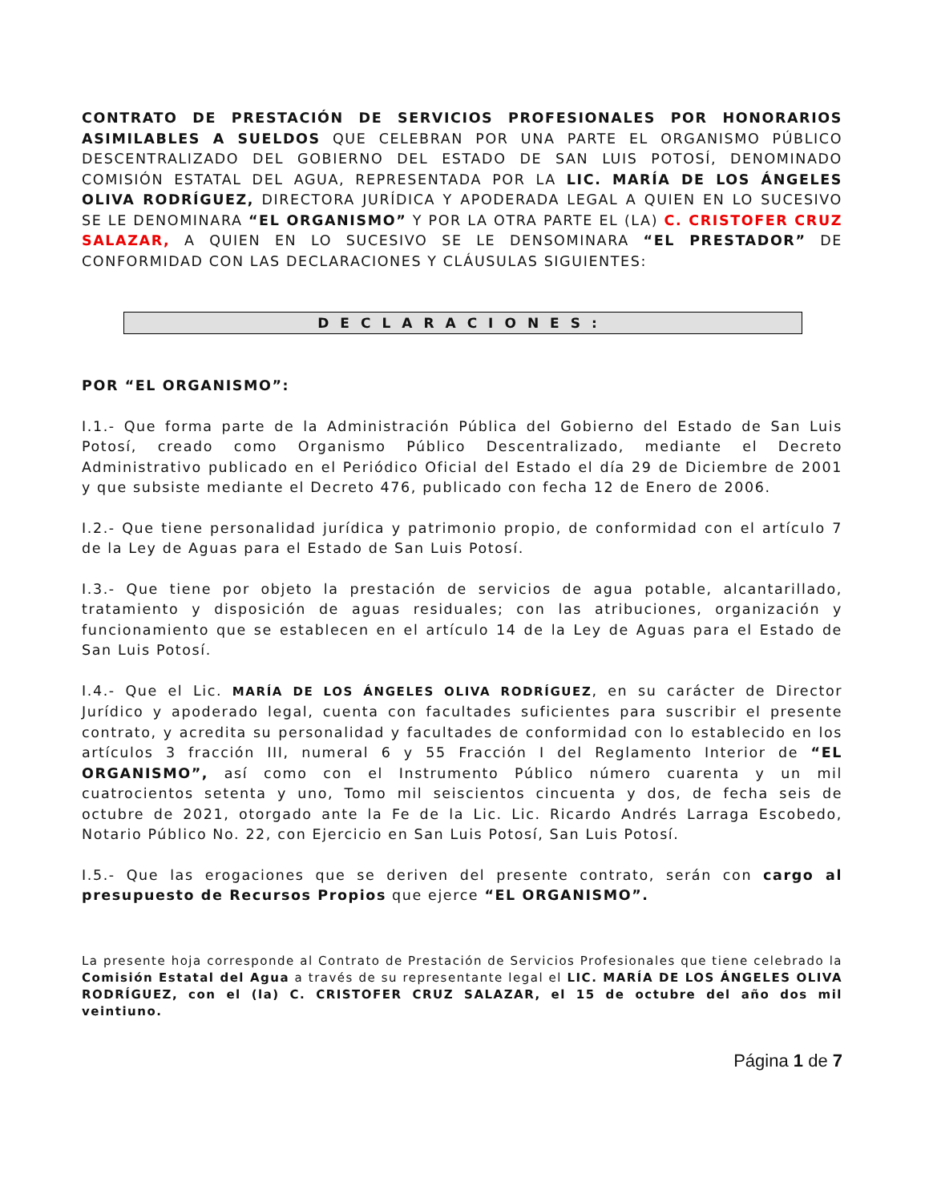CONTRATO DE PRESTACIÓN DE SERVICIOS PROFESIONALES POR HONORARIOS ASIMILABLES A SUELDOS QUE CELEBRAN POR UNA PARTE EL ORGANISMO PÚBLICO DESCENTRALIZADO DEL GOBIERNO DEL ESTADO DE SAN LUIS POTOSÍ, DENOMINADO COMISIÓN ESTATAL DEL AGUA, REPRESENTADA POR LA LIC. MARÍA DE LOS ÁNGELES OLIVA RODRÍGUEZ, DIRECTORA JURÍDICA Y APODERADA LEGAL A QUIEN EN LO SUCESIVO SE LE DENOMINARA “EL ORGANISMO” Y POR LA OTRA PARTE EL (LA) C. CRISTOFER CRUZ SALAZAR, A QUIEN EN LO SUCESIVO SE LE DENSOMINARA “EL PRESTADOR” DE CONFORMIDAD CON LAS DECLARACIONES Y CLÁUSULAS SIGUIENTES:
DECLARACIONES:
POR “EL ORGANISMO”:
I.1.- Que forma parte de la Administración Pública del Gobierno del Estado de San Luis Potosí, creado como Organismo Público Descentralizado, mediante el Decreto Administrativo publicado en el Periódico Oficial del Estado el día 29 de Diciembre de 2001 y que subsiste mediante el Decreto 476, publicado con fecha 12 de Enero de 2006.
I.2.- Que tiene personalidad jurídica y patrimonio propio, de conformidad con el artículo 7 de la Ley de Aguas para el Estado de San Luis Potosí.
I.3.- Que tiene por objeto la prestación de servicios de agua potable, alcantarillado, tratamiento y disposición de aguas residuales; con las atribuciones, organización y funcionamiento que se establecen en el artículo 14 de la Ley de Aguas para el Estado de San Luis Potosí.
I.4.- Que el Lic. MARÍA DE LOS ÁNGELES OLIVA RODRÍGUEZ, en su carácter de Director Jurídico y apoderado legal, cuenta con facultades suficientes para suscribir el presente contrato, y acredita su personalidad y facultades de conformidad con lo establecido en los artículos 3 fracción III, numeral 6 y 55 Fracción I del Reglamento Interior de “EL ORGANISMO”, así como con el Instrumento Público número cuarenta y un mil cuatrocientos setenta y uno, Tomo mil seiscientos cincuenta y dos, de fecha seis de octubre de 2021, otorgado ante la Fe de la Lic. Lic. Ricardo Andrés Larraga Escobedo, Notario Público No. 22, con Ejercicio en San Luis Potosí, San Luis Potosí.
I.5.- Que las erogaciones que se deriven del presente contrato, serán con cargo al presupuesto de Recursos Propios que ejerce “EL ORGANISMO”.
La presente hoja corresponde al Contrato de Prestación de Servicios Profesionales que tiene celebrado la Comisión Estatal del Agua a través de su representante legal el LIC. MARÍA DE LOS ÁNGELES OLIVA RODRÍGUEZ, con el (la) C. CRISTOFER CRUZ SALAZAR, el 15 de octubre del año dos mil veintiuno.
Página 1 de 7